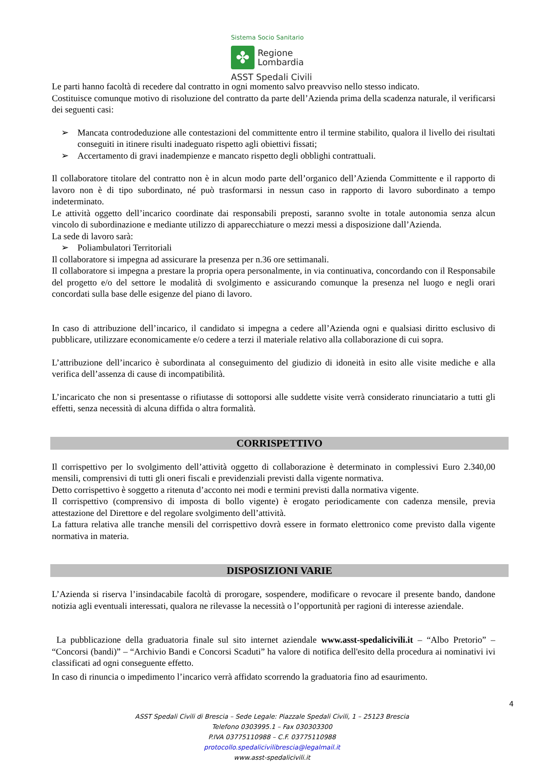Sistema Socio Sanitario
✤
Regione
Lombardia
ASST Spedali Civili
Le parti hanno facoltà di recedere dal contratto in ogni momento salvo preavviso nello stesso indicato.
Costituisce comunque motivo di risoluzione del contratto da parte dell’Azienda prima della scadenza naturale, il verificarsi dei seguenti casi:
➢ Mancata controdeduzione alle contestazioni del committente entro il termine stabilito, qualora il livello dei risultati conseguiti in itinere risulti inadeguato rispetto agli obiettivi fissati;
➢ Accertamento di gravi inadempienze e mancato rispetto degli obblighi contrattuali.
Il collaboratore titolare del contratto non è in alcun modo parte dell’organico dell’Azienda Committente e il rapporto di lavoro non è di tipo subordinato, né può trasformarsi in nessun caso in rapporto di lavoro subordinato a tempo indeterminato.
Le attività oggetto dell’incarico coordinate dai responsabili preposti, saranno svolte in totale autonomia senza alcun vincolo di subordinazione e mediante utilizzo di apparecchiature o mezzi messi a disposizione dall’Azienda.
La sede di lavoro sarà:
➢ Poliambulatori Territoriali
Il collaboratore si impegna ad assicurare la presenza per n.36 ore settimanali.
Il collaboratore si impegna a prestare la propria opera personalmente, in via continuativa, concordando con il Responsabile del progetto e/o del settore le modalità di svolgimento e assicurando comunque la presenza nel luogo e negli orari concordati sulla base delle esigenze del piano di lavoro.
In caso di attribuzione dell’incarico, il candidato si impegna a cedere all’Azienda ogni e qualsiasi diritto esclusivo di pubblicare, utilizzare economicamente e/o cedere a terzi il materiale relativo alla collaborazione di cui sopra.
L’attribuzione dell’incarico è subordinata al conseguimento del giudizio di idoneità in esito alle visite mediche e alla verifica dell’assenza di cause di incompatibilità.
L’incaricato che non si presentasse o rifiutasse di sottoporsi alle suddette visite verrà considerato rinunciatario a tutti gli effetti, senza necessità di alcuna diffida o altra formalità.
CORRISPETTIVO
Il corrispettivo per lo svolgimento dell’attività oggetto di collaborazione è determinato in complessivi Euro 2.340,00 mensili, comprensivi di tutti gli oneri fiscali e previdenziali previsti dalla vigente normativa.
Detto corrispettivo è soggetto a ritenuta d’acconto nei modi e termini previsti dalla normativa vigente.
Il corrispettivo (comprensivo di imposta di bollo vigente) è erogato periodicamente con cadenza mensile, previa attestazione del Direttore e del regolare svolgimento dell’attività.
La fattura relativa alle tranche mensili del corrispettivo dovrà essere in formato elettronico come previsto dalla vigente normativa in materia.
DISPOSIZIONI VARIE
L’Azienda si riserva l’insindacabile facoltà di prorogare, sospendere, modificare o revocare il presente bando, dandone notizia agli eventuali interessati, qualora ne rilevasse la necessità o l’opportunità per ragioni di interesse aziendale.
La pubblicazione della graduatoria finale sul sito internet aziendale www.asst-spedalicivili.it – “Albo Pretorio” – “Concorsi (bandi)” – “Archivio Bandi e Concorsi Scaduti” ha valore di notifica dell'esito della procedura ai nominativi ivi classificati ad ogni conseguente effetto.
In caso di rinuncia o impedimento l’incarico verrà affidato scorrendo la graduatoria fino ad esaurimento.
4
ASST Spedali Civili di Brescia – Sede Legale: Piazzale Spedali Civili, 1 – 25123 Brescia
Telefono 0303995.1 – Fax 030303300
P.IVA 03775110988 – C.F. 03775110988
protocollo.spedalicivilibrescia@legalmail.it
www.asst-spedalicivili.it